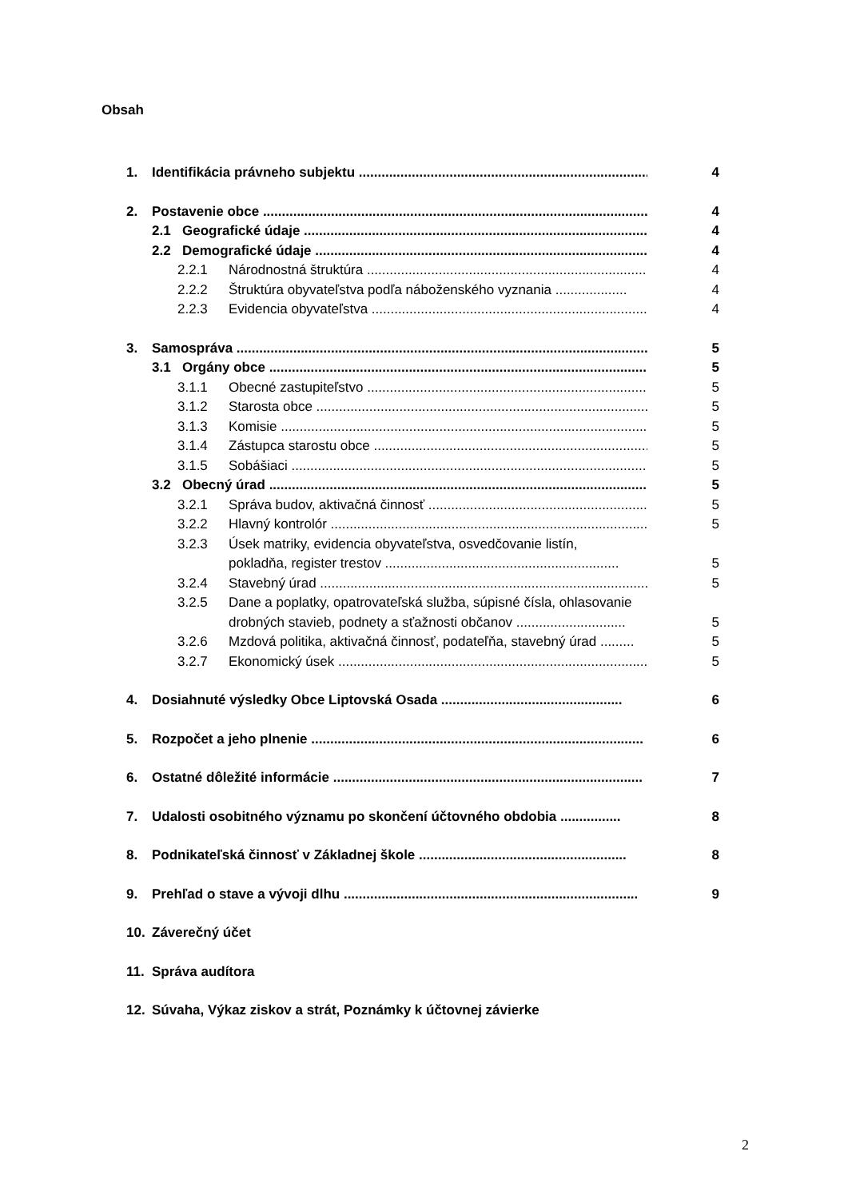Obsah
1. Identifikácia právneho subjektu .............................................................................. 4
2. Postavenie obce .......................................................................................................... 4
2.1 Geografické údaje .................................................................................................. 4
2.2 Demografické údaje ................................................................................................ 4
2.2.1 Národnostná štruktúra ................................................................................ 4
2.2.2 Štruktúra obyvateľstva podľa náboženského vyznania ................... 4
2.2.3 Evidencia obyvateľstva ................................................................................ 4
3. Samospráva .................................................................................................................. 5
3.1 Orgány obce ........................................................................................................... 5
3.1.1 Obecné zastupiteľstvo ................................................................................. 5
3.1.2 Starosta obce ................................................................................................ 5
3.1.3 Komisie ........................................................................................................... 5
3.1.4 Zástupca starostu obce ................................................................................ 5
3.1.5 Sobášiaci ......................................................................................................... 5
3.2 Obecný úrad ........................................................................................................... 5
3.2.1 Správa budov, aktivačná činnosť .................................................................. 5
3.2.2 Hlavný kontrolór ........................................................................................... 5
3.2.3 Úsek matriky, evidencia obyvateľstva, osvedčovanie listín,
pokladňa, register trestov .............................................................. 5
3.2.4 Stavebný úrad ............................................................................................... 5
3.2.5 Dane a poplatky, opatrovateľská služba, súpisné čísla, ohlasovanie
drobných stavieb, podnety a sťažnosti občanov ............................. 5
3.2.6 Mzdová politika, aktivačná činnosť, podateľňa, stavebný úrad ......... 5
3.2.7 Ekonomický úsek .......................................................................................... 5
4. Dosiahnuté výsledky Obce Liptovská Osada ................................................ 6
5. Rozpočet a jeho plnenie ........................................................................................ 6
6. Ostatné dôležité informácie .................................................................................. 7
7. Udalosti osobitného významu po skončení účtovného obdobia ................ 8
8. Podnikateľská činnosť v Základnej škole ....................................................... 8
9. Prehľad o stave a vývoji dlhu .............................................................................. 9
10. Záverečný účet
11. Správa audítora
12. Súvaha, Výkaz ziskov a strát, Poznámky k účtovnej závierke
2